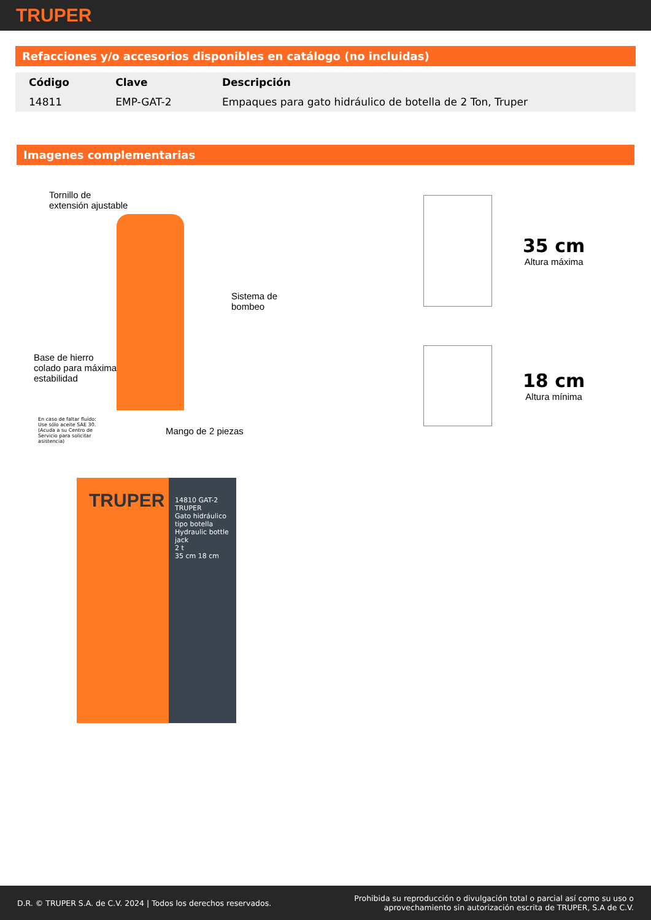TRUPER
Refacciones y/o accesorios disponibles en catálogo (no incluidas)
| Código | Clave | Descripción |
| --- | --- | --- |
| 14811 | EMP-GAT-2 | Empaques para gato hidráulico de botella de 2 Ton, Truper |
Imagenes complementarias
Tornillo de
extensión ajustable
Sistema de
bombeo
Base de hierro
colado para máxima
estabilidad
En caso de faltar fluído:
Use sólo aceite SAE 30.
(Acuda a su Centro de
Servicio para solicitar
asistencia)
Mango de 2 piezas
35 cm
Altura máxima
18 cm
Altura mínima
TRUPER
14810 GAT-2
TRUPER
Gato hidráulico tipo botella Hydraulic bottle jack
2 t
35 cm 18 cm
D.R. © TRUPER S.A. de C.V. 2024 | Todos los derechos reservados.
Prohibida su reproducción o divulgación total o parcial así como su uso o
aprovechamiento sin autorización escrita de TRUPER, S.A de C.V.